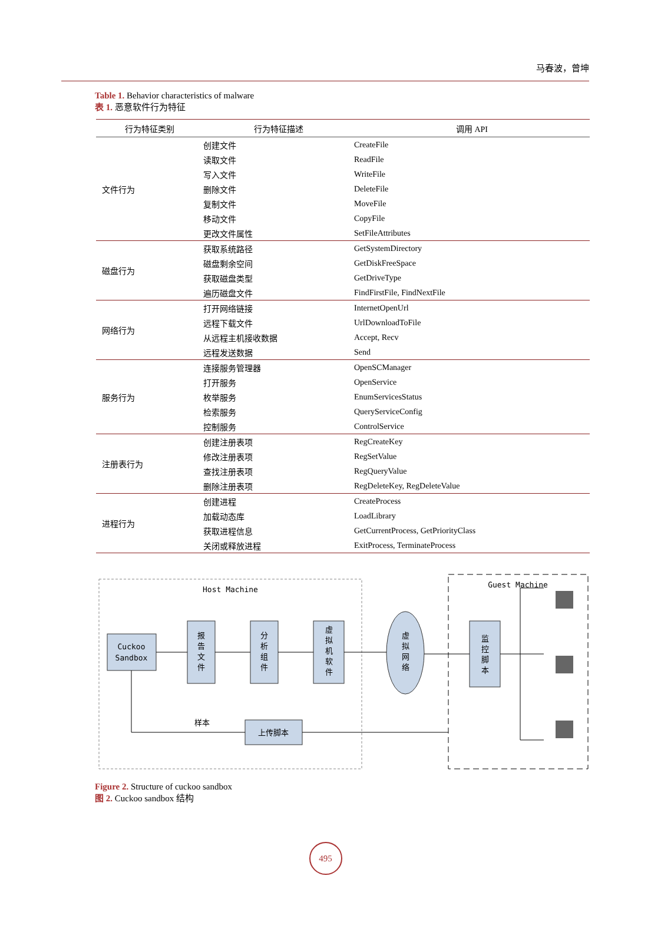马春波，曾坤
Table 1. Behavior characteristics of malware
表 1. 恶意软件行为特征
| 行为特征类别 | 行为特征描述 | 调用 API |
| --- | --- | --- |
| 文件行为 | 创建文件 | CreateFile |
| | 读取文件 | ReadFile |
| | 写入文件 | WriteFile |
| | 删除文件 | DeleteFile |
| | 复制文件 | MoveFile |
| | 移动文件 | CopyFile |
| | 更改文件属性 | SetFileAttributes |
| 磁盘行为 | 获取系统路径 | GetSystemDirectory |
| | 磁盘剩余空间 | GetDiskFreeSpace |
| | 获取磁盘类型 | GetDriveType |
| | 遍历磁盘文件 | FindFirstFile, FindNextFile |
| 网络行为 | 打开网络链接 | InternetOpenUrl |
| | 远程下载文件 | UrlDownloadToFile |
| | 从远程主机接收数据 | Accept, Recv |
| | 远程发送数据 | Send |
| 服务行为 | 连接服务管理器 | OpenSCManager |
| | 打开服务 | OpenService |
| | 枚举服务 | EnumServicesStatus |
| | 检索服务 | QueryServiceConfig |
| | 控制服务 | ControlService |
| 注册表行为 | 创建注册表项 | RegCreateKey |
| | 修改注册表项 | RegSetValue |
| | 查找注册表项 | RegQueryValue |
| | 删除注册表项 | RegDeleteKey, RegDeleteValue |
| 进程行为 | 创建进程 | CreateProcess |
| | 加载动态库 | LoadLibrary |
| | 获取进程信息 | GetCurrentProcess, GetPriorityClass |
| | 关闭或释放进程 | ExitProcess, TerminateProcess |
Host Machine
Guest Machine
Cuckoo
Sandbox
报
告
文
件
分
析
组
件
虚
拟
机
软
件
虚
拟
网
络
监
控
脚
本
上传脚本
样本
Figure 2. Structure of cuckoo sandbox
图 2. Cuckoo sandbox 结构
495